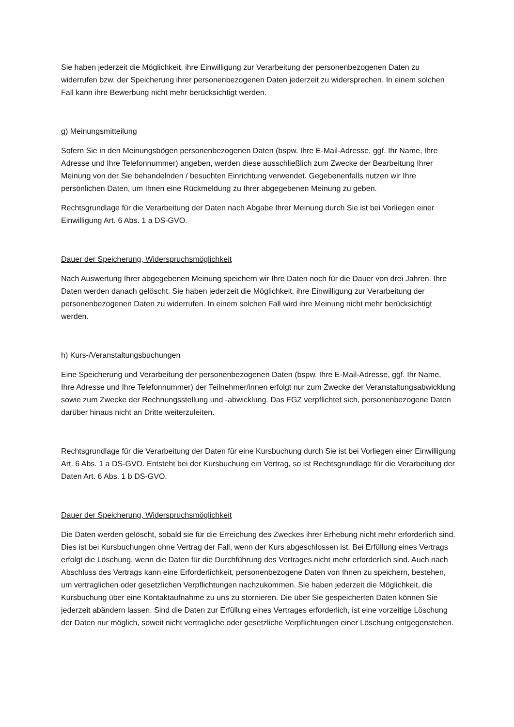Sie haben jederzeit die Möglichkeit, ihre Einwilligung zur Verarbeitung der personenbezogenen Daten zu widerrufen bzw. der Speicherung ihrer personenbezogenen Daten jederzeit zu widersprechen. In einem solchen Fall kann ihre Bewerbung nicht mehr berücksichtigt werden.
g) Meinungsmitteilung
Sofern Sie in den Meinungsbögen personenbezogenen Daten (bspw. Ihre E-Mail-Adresse, ggf. Ihr Name, Ihre Adresse und Ihre Telefonnummer) angeben, werden diese ausschließlich zum Zwecke der Bearbeitung Ihrer Meinung von der Sie behandelnden / besuchten Einrichtung verwendet. Gegebenenfalls nutzen wir Ihre persönlichen Daten, um Ihnen eine Rückmeldung zu Ihrer abgegebenen Meinung zu geben.
Rechtsgrundlage für die Verarbeitung der Daten nach Abgabe Ihrer Meinung durch Sie ist bei Vorliegen einer Einwilligung Art. 6 Abs. 1 a DS-GVO.
Dauer der Speicherung, Widerspruchsmöglichkeit
Nach Auswertung Ihrer abgegebenen Meinung speichern wir Ihre Daten noch für die Dauer von drei Jahren. Ihre Daten werden danach gelöscht. Sie haben jederzeit die Möglichkeit, ihre Einwilligung zur Verarbeitung der personenbezogenen Daten zu widerrufen. In einem solchen Fall wird ihre Meinung nicht mehr berücksichtigt werden.
h) Kurs-/Veranstaltungsbuchungen
Eine Speicherung und Verarbeitung der personenbezogenen Daten (bspw. Ihre E-Mail-Adresse, ggf. Ihr Name, Ihre Adresse und Ihre Telefonnummer) der Teilnehmer/innen erfolgt nur zum Zwecke der Veranstaltungsabwicklung sowie zum Zwecke der Rechnungsstellung und -abwicklung. Das FGZ verpflichtet sich, personenbezogene Daten darüber hinaus nicht an Dritte weiterzuleiten.
Rechtsgrundlage für die Verarbeitung der Daten für eine Kursbuchung durch Sie ist bei Vorliegen einer Einwilligung Art. 6 Abs. 1 a DS-GVO. Entsteht bei der Kursbuchung ein Vertrag, so ist Rechtsgrundlage für die Verarbeitung der Daten Art. 6 Abs. 1 b DS-GVO.
Dauer der Speicherung, Widerspruchsmöglichkeit
Die Daten werden gelöscht, sobald sie für die Erreichung des Zweckes ihrer Erhebung nicht mehr erforderlich sind. Dies ist bei Kursbuchungen ohne Vertrag der Fall, wenn der Kurs abgeschlossen ist. Bei Erfüllung eines Vertrags erfolgt die Löschung, wenn die Daten für die Durchführung des Vertrages nicht mehr erforderlich sind. Auch nach Abschluss des Vertrags kann eine Erforderlichkeit, personenbezogene Daten von Ihnen zu speichern, bestehen, um vertraglichen oder gesetzlichen Verpflichtungen nachzukommen. Sie haben jederzeit die Möglichkeit, die Kursbuchung über eine Kontaktaufnahme zu uns zu stornieren. Die über Sie gespeicherten Daten können Sie jederzeit abändern lassen. Sind die Daten zur Erfüllung eines Vertrages erforderlich, ist eine vorzeitige Löschung der Daten nur möglich, soweit nicht vertragliche oder gesetzliche Verpflichtungen einer Löschung entgegenstehen.